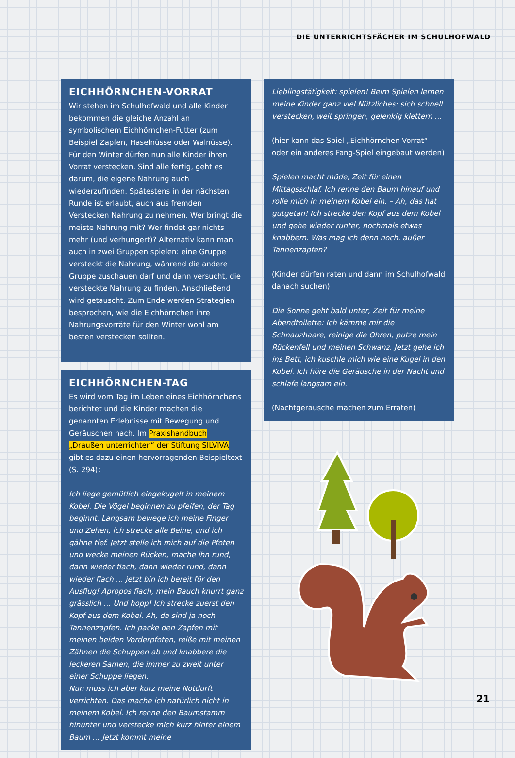DIE UNTERRICHTSFÄCHER IM SCHULHOFWALD
EICHHÖRNCHEN-VORRAT
Wir stehen im Schulhofwald und alle Kinder bekommen die gleiche Anzahl an symbolischem Eichhörnchen-Futter (zum Beispiel Zapfen, Haselnüsse oder Walnüsse). Für den Winter dürfen nun alle Kinder ihren Vorrat verstecken. Sind alle fertig, geht es darum, die eigene Nahrung auch wiederzufinden. Spätestens in der nächsten Runde ist erlaubt, auch aus fremden Verstecken Nahrung zu nehmen. Wer bringt die meiste Nahrung mit? Wer findet gar nichts mehr (und verhungert)? Alternativ kann man auch in zwei Gruppen spielen: eine Gruppe versteckt die Nahrung, während die andere Gruppe zuschauen darf und dann versucht, die versteckte Nahrung zu finden. Anschließend wird getauscht. Zum Ende werden Strategien besprochen, wie die Eichhörnchen ihre Nahrungsvorräte für den Winter wohl am besten verstecken sollten.
EICHHÖRNCHEN-TAG
Es wird vom Tag im Leben eines Eichhörnchens berichtet und die Kinder machen die genannten Erlebnisse mit Bewegung und Geräuschen nach. Im Praxishandbuch „Draußen unterrichten“ der Stiftung SILVIVA gibt es dazu einen hervorragenden Beispieltext (S. 294):
Ich liege gemütlich eingekugelt in meinem Kobel. Die Vögel beginnen zu pfeifen, der Tag beginnt. Langsam bewege ich meine Finger und Zehen, ich strecke alle Beine, und ich gähne tief. Jetzt stelle ich mich auf die Pfoten und wecke meinen Rücken, mache ihn rund, dann wieder flach, dann wieder rund, dann wieder flach … jetzt bin ich bereit für den Ausflug! Apropos flach, mein Bauch knurrt ganz grässlich … Und hopp! Ich strecke zuerst den Kopf aus dem Kobel. Ah, da sind ja noch Tannenzapfen. Ich packe den Zapfen mit meinen beiden Vorderpfoten, reiße mit meinen Zähnen die Schuppen ab und knabbere die leckeren Samen, die immer zu zweit unter einer Schuppe liegen.
Nun muss ich aber kurz meine Notdurft verrichten. Das mache ich natürlich nicht in meinem Kobel. Ich renne den Baumstamm hinunter und verstecke mich kurz hinter einem Baum … Jetzt kommt meine
Lieblingstätigkeit: spielen! Beim Spielen lernen meine Kinder ganz viel Nützliches: sich schnell verstecken, weit springen, gelenkig klettern …
(hier kann das Spiel „Eichhörnchen-Vorrat“ oder ein anderes Fang-Spiel eingebaut werden)
Spielen macht müde, Zeit für einen Mittagsschlaf. Ich renne den Baum hinauf und rolle mich in meinem Kobel ein. – Ah, das hat gutgetan! Ich strecke den Kopf aus dem Kobel und gehe wieder runter, nochmals etwas knabbern. Was mag ich denn noch, außer Tannenzapfen?
(Kinder dürfen raten und dann im Schulhofwald danach suchen)
Die Sonne geht bald unter, Zeit für meine Abendtoilette: Ich kämme mir die Schnauzhaare, reinige die Ohren, putze mein Rückenfell und meinen Schwanz. Jetzt gehe ich ins Bett, ich kuschle mich wie eine Kugel in den Kobel. Ich höre die Geräusche in der Nacht und schlafe langsam ein.
(Nachtgeräusche machen zum Erraten)
21